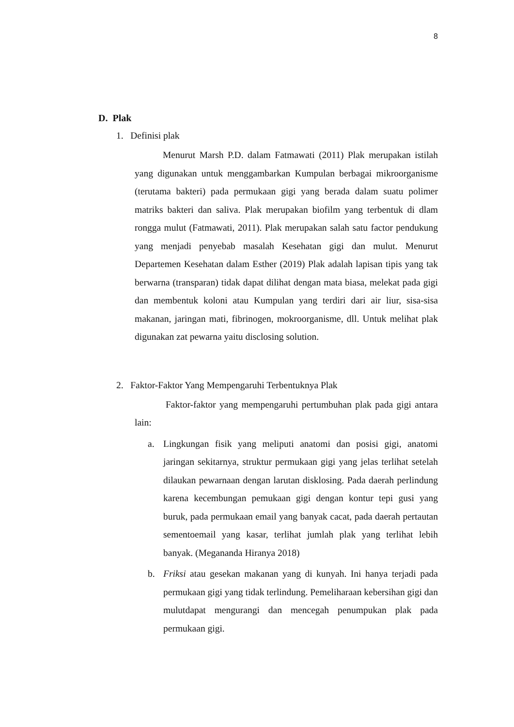8
D. Plak
1. Definisi plak
Menurut Marsh P.D. dalam Fatmawati (2011) Plak merupakan istilah yang digunakan untuk menggambarkan Kumpulan berbagai mikroorganisme (terutama bakteri) pada permukaan gigi yang berada dalam suatu polimer matriks bakteri dan saliva. Plak merupakan biofilm yang terbentuk di dlam rongga mulut (Fatmawati, 2011). Plak merupakan salah satu factor pendukung yang menjadi penyebab masalah Kesehatan gigi dan mulut. Menurut Departemen Kesehatan dalam Esther (2019) Plak adalah lapisan tipis yang tak berwarna (transparan) tidak dapat dilihat dengan mata biasa, melekat pada gigi dan membentuk koloni atau Kumpulan yang terdiri dari air liur, sisa-sisa makanan, jaringan mati, fibrinogen, mokroorganisme, dll. Untuk melihat plak digunakan zat pewarna yaitu disclosing solution.
2. Faktor-Faktor Yang Mempengaruhi Terbentuknya Plak
Faktor-faktor yang mempengaruhi pertumbuhan plak pada gigi antara lain:
a. Lingkungan fisik yang meliputi anatomi dan posisi gigi, anatomi jaringan sekitarnya, struktur permukaan gigi yang jelas terlihat setelah dilaukan pewarnaan dengan larutan disklosing. Pada daerah perlindung karena kecembungan pemukaan gigi dengan kontur tepi gusi yang buruk, pada permukaan email yang banyak cacat, pada daerah pertautan sementoemail yang kasar, terlihat jumlah plak yang terlihat lebih banyak. (Megananda Hiranya 2018)
b. Friksi atau gesekan makanan yang di kunyah. Ini hanya terjadi pada permukaan gigi yang tidak terlindung. Pemeliharaan kebersihan gigi dan mulutdapat mengurangi dan mencegah penumpukan plak pada permukaan gigi.